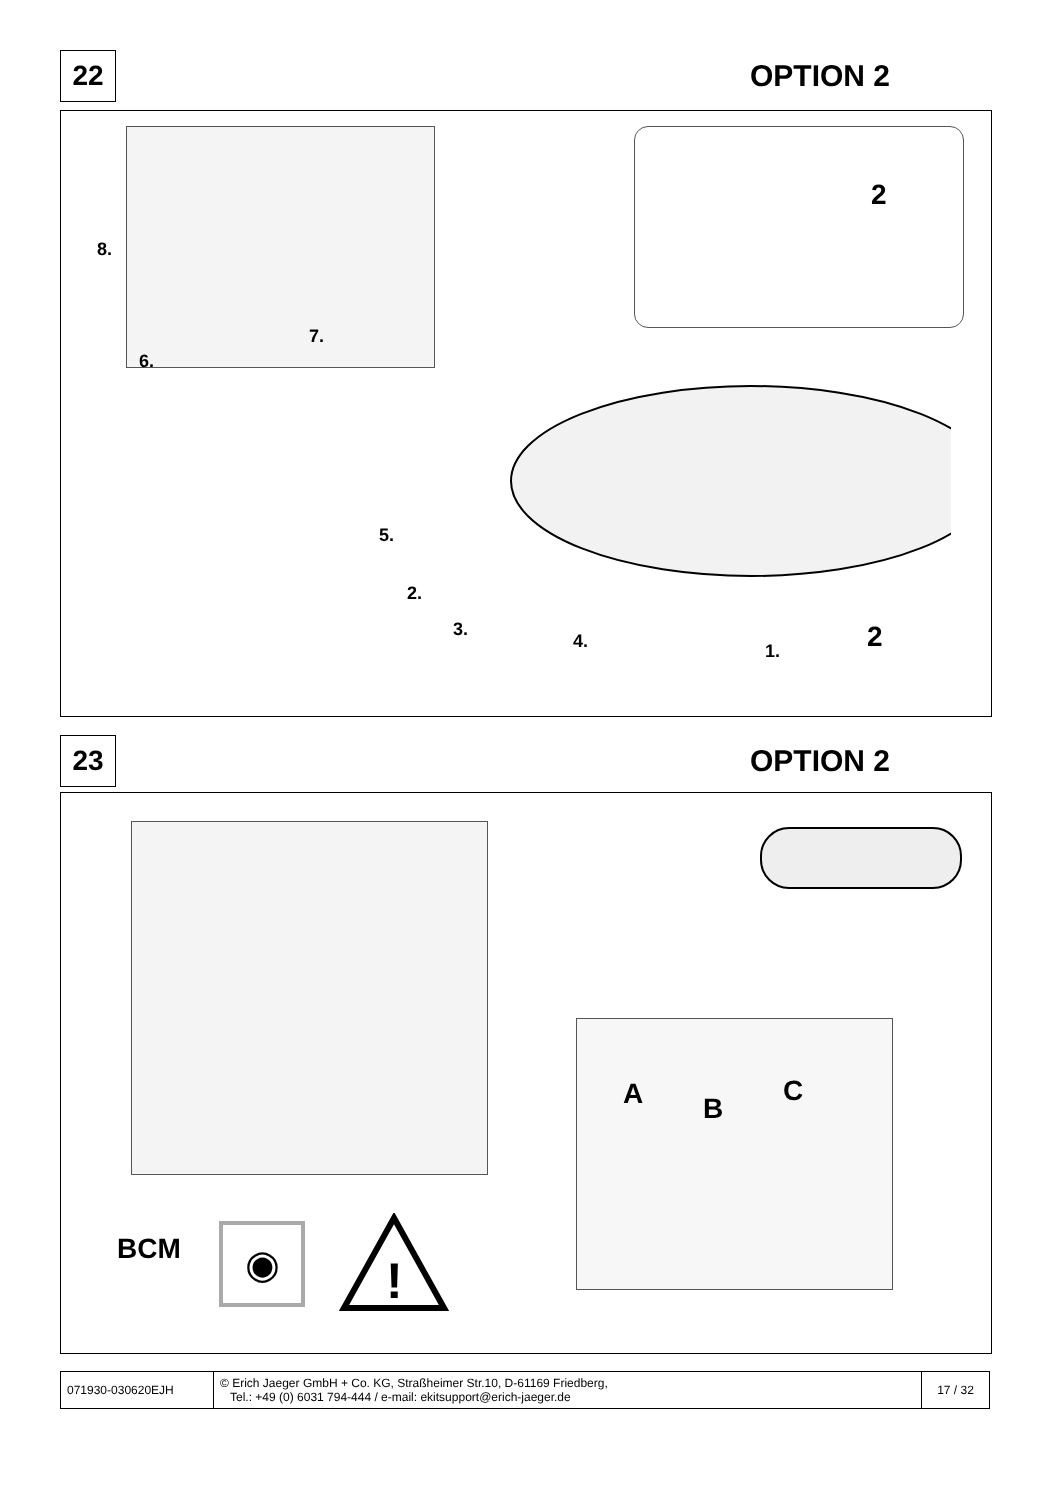22
OPTION 2
8.
7.
6.
5.
2.
3.
4. 1.
2
2
23
OPTION 2
A B
C
BCM ◉
!
| 071930-030620EJH | © Erich Jaeger GmbH + Co. KG, Straßheimer Str.10, D-61169 Friedberg, Tel.: +49 (0) 6031 794-444 / e-mail: ekitsupport@erich-jaeger.de | 17 / 32 |